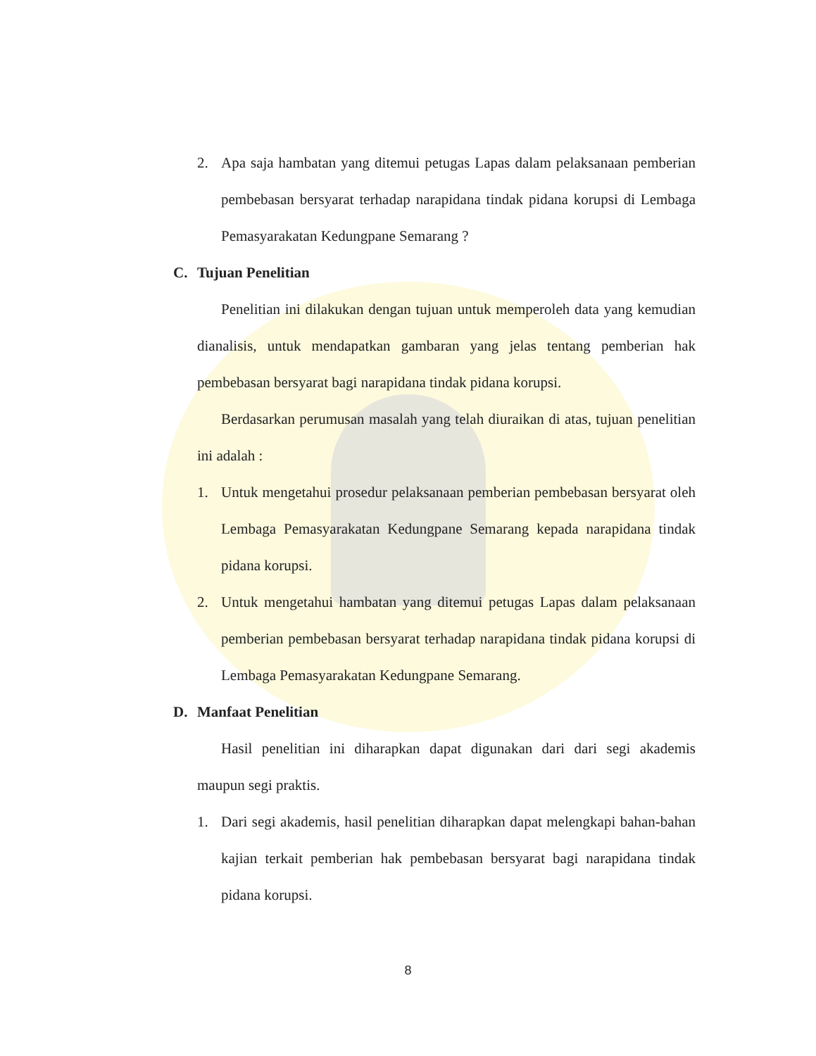2. Apa saja hambatan yang ditemui petugas Lapas dalam pelaksanaan pemberian pembebasan bersyarat terhadap narapidana tindak pidana korupsi di Lembaga Pemasyarakatan Kedungpane Semarang ?
C. Tujuan Penelitian
Penelitian ini dilakukan dengan tujuan untuk memperoleh data yang kemudian dianalisis, untuk mendapatkan gambaran yang jelas tentang pemberian hak pembebasan bersyarat bagi narapidana tindak pidana korupsi.
Berdasarkan perumusan masalah yang telah diuraikan di atas, tujuan penelitian ini adalah :
1. Untuk mengetahui prosedur pelaksanaan pemberian pembebasan bersyarat oleh Lembaga Pemasyarakatan Kedungpane Semarang kepada narapidana tindak pidana korupsi.
2. Untuk mengetahui hambatan yang ditemui petugas Lapas dalam pelaksanaan pemberian pembebasan bersyarat terhadap narapidana tindak pidana korupsi di Lembaga Pemasyarakatan Kedungpane Semarang.
D. Manfaat Penelitian
Hasil penelitian ini diharapkan dapat digunakan dari dari segi akademis maupun segi praktis.
1. Dari segi akademis, hasil penelitian diharapkan dapat melengkapi bahan-bahan kajian terkait pemberian hak pembebasan bersyarat bagi narapidana tindak pidana korupsi.
8